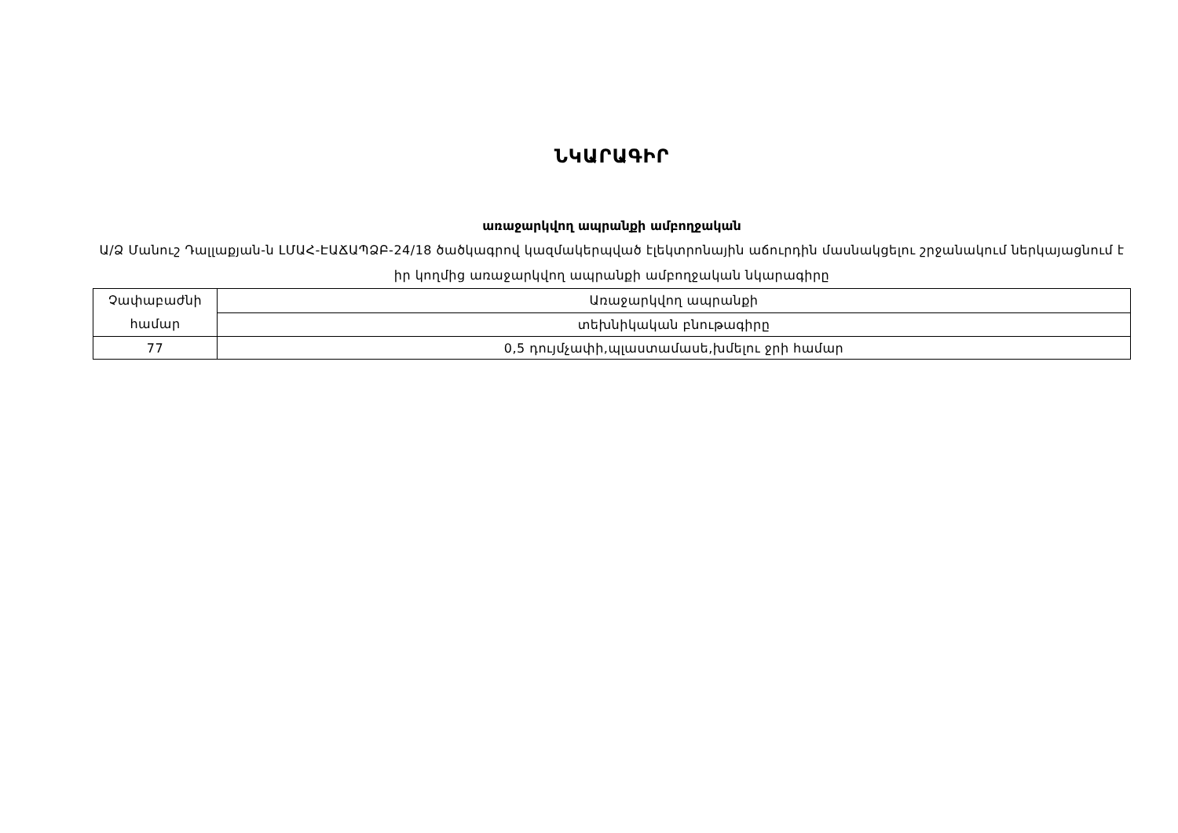ՆԿԱՐԱԳԻՐ
առաջարկվող ապրանքի ամբողջական
Ա/Ձ Մանուշ Դալլաքյան-ն ԼՄԱՀ-ԷԱՃԱՊՁԲ-24/18 ծածկագրով կազմակերպված էլեկտրոնային աճուրդին մասնակցելու շրջանակում ներկայացնում է իր կողմից առաջարկվող ապրանքի ամբողջական նկարագիրը
| Չափաբաժնի համար | Առաջարկվող ապրանքի |
| | տեխնիկական բնութագիրը |
| 77 | 0,5 դույմչափի,պլաստամասե,խմելու ջրի համար |